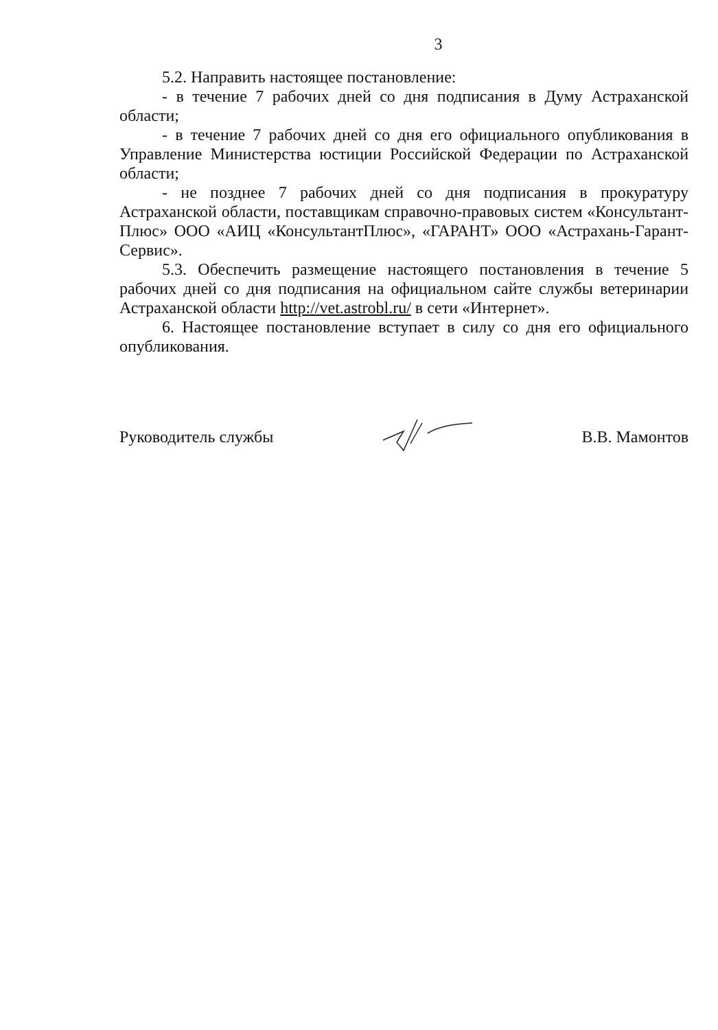3
5.2. Направить настоящее постановление:
- в течение 7 рабочих дней со дня подписания в Думу Астраханской области;
- в течение 7 рабочих дней со дня его официального опубликования в Управление Министерства юстиции Российской Федерации по Астраханской области;
- не позднее 7 рабочих дней со дня подписания в прокуратуру Астраханской области, поставщикам справочно-правовых систем «Консультант-Плюс» ООО «АИЦ «КонсультантПлюс», «ГАРАНТ» ООО «Астрахань-Гарант-Сервис».
5.3. Обеспечить размещение настоящего постановления в течение 5 рабочих дней со дня подписания на официальном сайте службы ветеринарии Астраханской области http://vet.astrobl.ru/ в сети «Интернет».
6. Настоящее постановление вступает в силу со дня его официального опубликования.
Руководитель службы В.В. Мамонтов